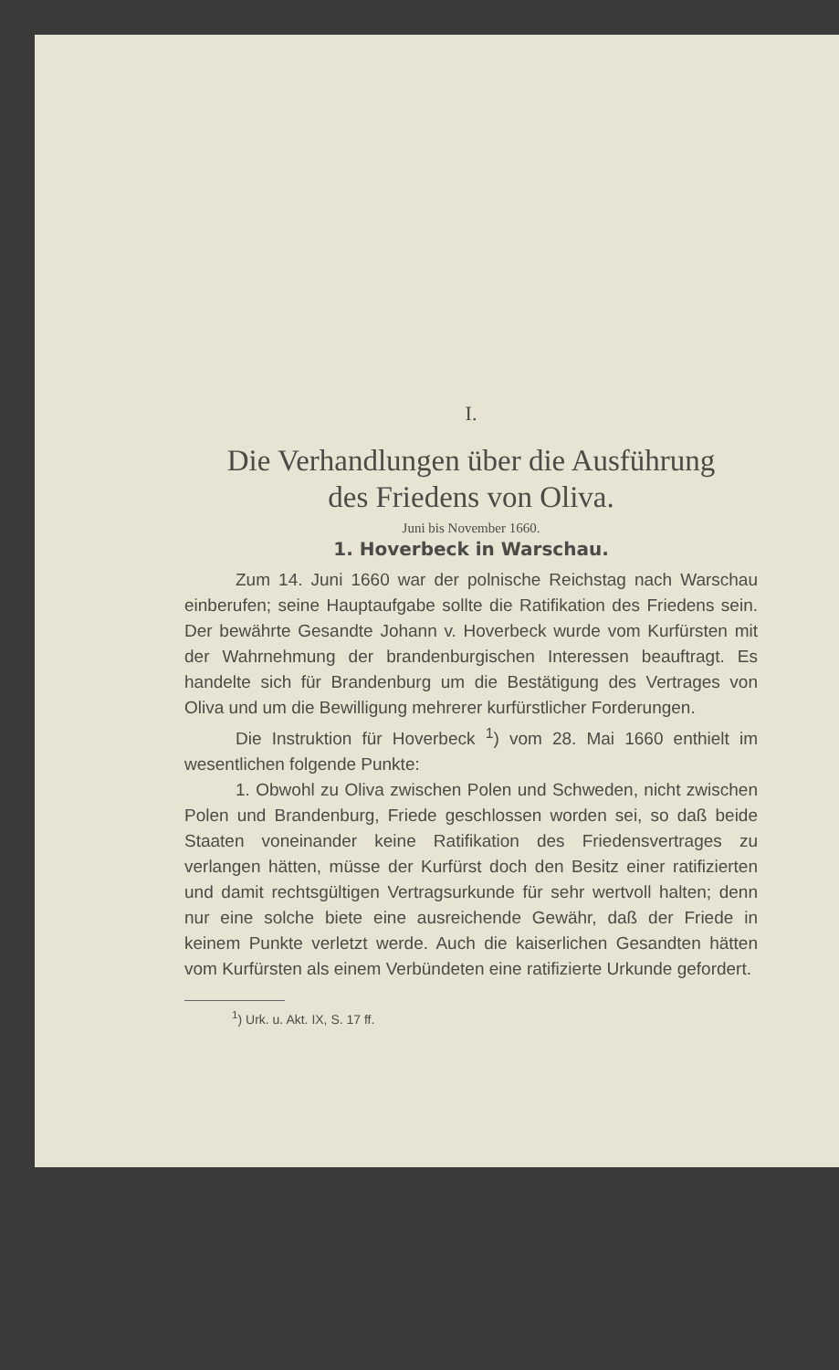I.
Die Verhandlungen über die Ausführung
des Friedens von Oliva.
Juni bis November 1660.
1. Hoverbeck in Warschau.
Zum 14. Juni 1660 war der polnische Reichstag nach Warschau einberufen; seine Hauptaufgabe sollte die Ratifikation des Friedens sein. Der bewährte Gesandte Johann v. Hoverbeck wurde vom Kurfürsten mit der Wahrnehmung der brandenburgischen Interessen beauftragt. Es handelte sich für Brandenburg um die Bestätigung des Vertrages von Oliva und um die Bewilligung mehrerer kurfürstlicher Forderungen.
Die Instruktion für Hoverbeck <sup>1</sup>) vom 28. Mai 1660 enthielt im wesentlichen folgende Punkte:
1. Obwohl zu Oliva zwischen Polen und Schweden, nicht zwischen Polen und Brandenburg, Friede geschlossen worden sei, so daß beide Staaten voneinander keine Ratifikation des Friedensvertrages zu verlangen hätten, müsse der Kurfürst doch den Besitz einer ratifizierten und damit rechtsgültigen Vertragsurkunde für sehr wertvoll halten; denn nur eine solche biete eine ausreichende Gewähr, daß der Friede in keinem Punkte verletzt werde. Auch die kaiserlichen Gesandten hätten vom Kurfürsten als einem Verbündeten eine ratifizierte Urkunde gefordert.
<sup>1</sup>) Urk. u. Akt. IX, S. 17 ff.